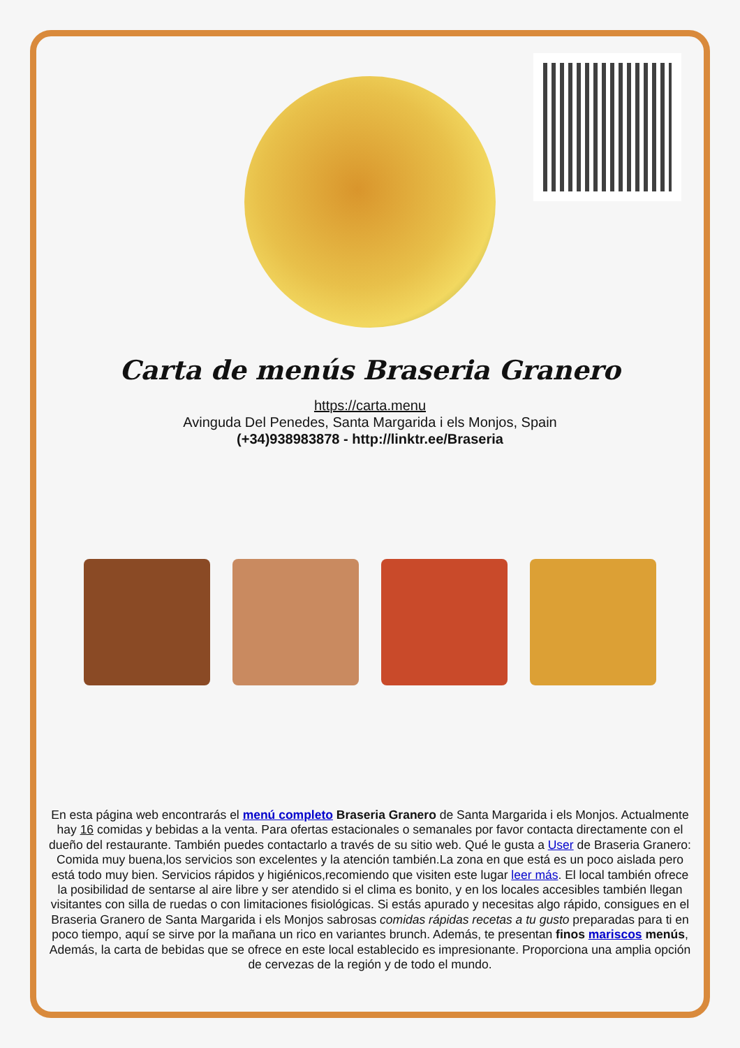Carta de menús Braseria Granero
https://carta.menu
Avinguda Del Penedes, Santa Margarida i els Monjos, Spain
(+34)938983878 - http://linktr.ee/Braseria
En esta página web encontrarás el menú completo Braseria Granero de Santa Margarida i els Monjos. Actualmente hay 16 comidas y bebidas a la venta. Para ofertas estacionales o semanales por favor contacta directamente con el dueño del restaurante. También puedes contactarlo a través de su sitio web. Qué le gusta a User de Braseria Granero:
Comida muy buena,los servicios son excelentes y la atención también.La zona en que está es un poco aislada pero está todo muy bien. Servicios rápidos y higiénicos,recomiendo que visiten este lugar leer más. El local también ofrece la posibilidad de sentarse al aire libre y ser atendido si el clima es bonito, y en los locales accesibles también llegan visitantes con silla de ruedas o con limitaciones fisiológicas. Si estás apurado y necesitas algo rápido, consigues en el Braseria Granero de Santa Margarida i els Monjos sabrosas comidas rápidas recetas a tu gusto preparadas para ti en poco tiempo, aquí se sirve por la mañana un rico en variantes brunch. Además, te presentan finos mariscos menús, Además, la carta de bebidas que se ofrece en este local establecido es impresionante. Proporciona una amplia opción de cervezas de la región y de todo el mundo.